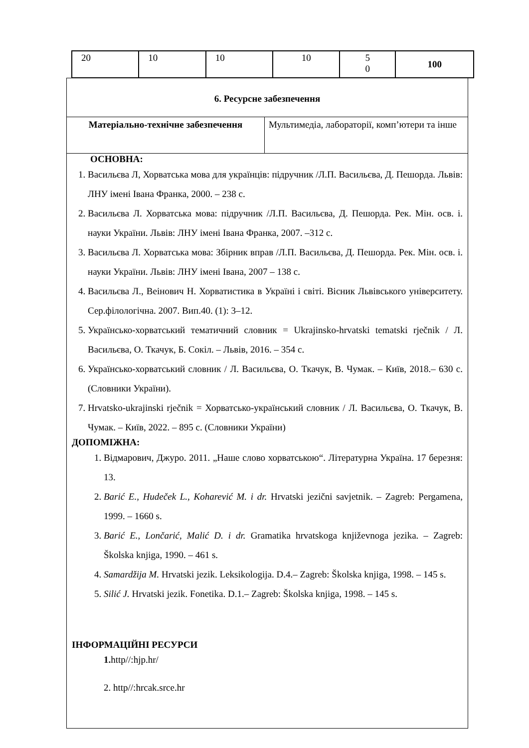| 20 | 10 | 10 | 10 | 5 0 | 100 |
6. Ресурсне забезпечення
| Матеріально-технічне забезпечення | Мультимедіа, лабораторії, комп’ютери та інше |
ОСНОВНА:
1. Васильєва Л, Хорватська мова для українців: підручник /Л.П. Васильєва, Д. Пешорда. Львів: ЛНУ імені Івана Франка, 2000. – 238 с.
2. Васильєва Л. Хорватська мова: підручник /Л.П. Васильєва, Д. Пешорда. Рек. Мін. осв. і. науки України. Львів: ЛНУ імені Івана Франка, 2007. –312 с.
3. Васильєва Л. Хорватська мова: Збірник вправ /Л.П. Васильєва, Д. Пешорда. Рек. Мін. осв. і. науки України. Львів: ЛНУ імені Івана, 2007 – 138 с.
4. Васильєва Л., Веінович Н. Хорватистика в Україні і світі. Вісник Львівського університету. Сер.філологічна. 2007. Вип.40. (1): 3–12.
5. Українсько-хорватський тематичний словник = Ukrajinsko-hrvatski tematski rječnik / Л. Васильєва, О. Ткачук, Б. Сокіл. – Львів, 2016. – 354 с.
6. Українсько-хорватський словник / Л. Васильєва, О. Ткачук, В. Чумак. – Київ, 2018.– 630 с. (Словники України).
7. Hrvatsko-ukrajinski rječnik = Хорватсько-український словник / Л. Васильєва, О. Ткачук, В. Чумак. – Київ, 2022. – 895 с. (Словники України)
ДОПОМІЖНА:
1. Відмарович, Джуро. 2011. „Наше слово хорватською“. Літературна Україна. 17 березня: 13.
2. Barić E., Hudeček L., Koharević M. i dr. Hrvatski jezični savjetnik. – Zagreb: Pergamena, 1999. – 1660 s.
3. Barić E., Lončarić, Malić D. i dr. Gramatika hrvatskoga književnoga jezika. – Zagreb: Školska knjiga, 1990. – 461 s.
4. Samardžija M. Hrvatski jezik. Leksikologija. D.4.– Zagreb: Školska knjiga, 1998. – 145 s.
5. Silić J. Hrvatski jezik. Fonetika. D.1.– Zagreb: Školska knjiga, 1998. – 145 s.
ІНФОРМАЦІЙНІ РЕСУРСИ
1. http//:hjp.hr/
2. http//:hrcak.srce.hr